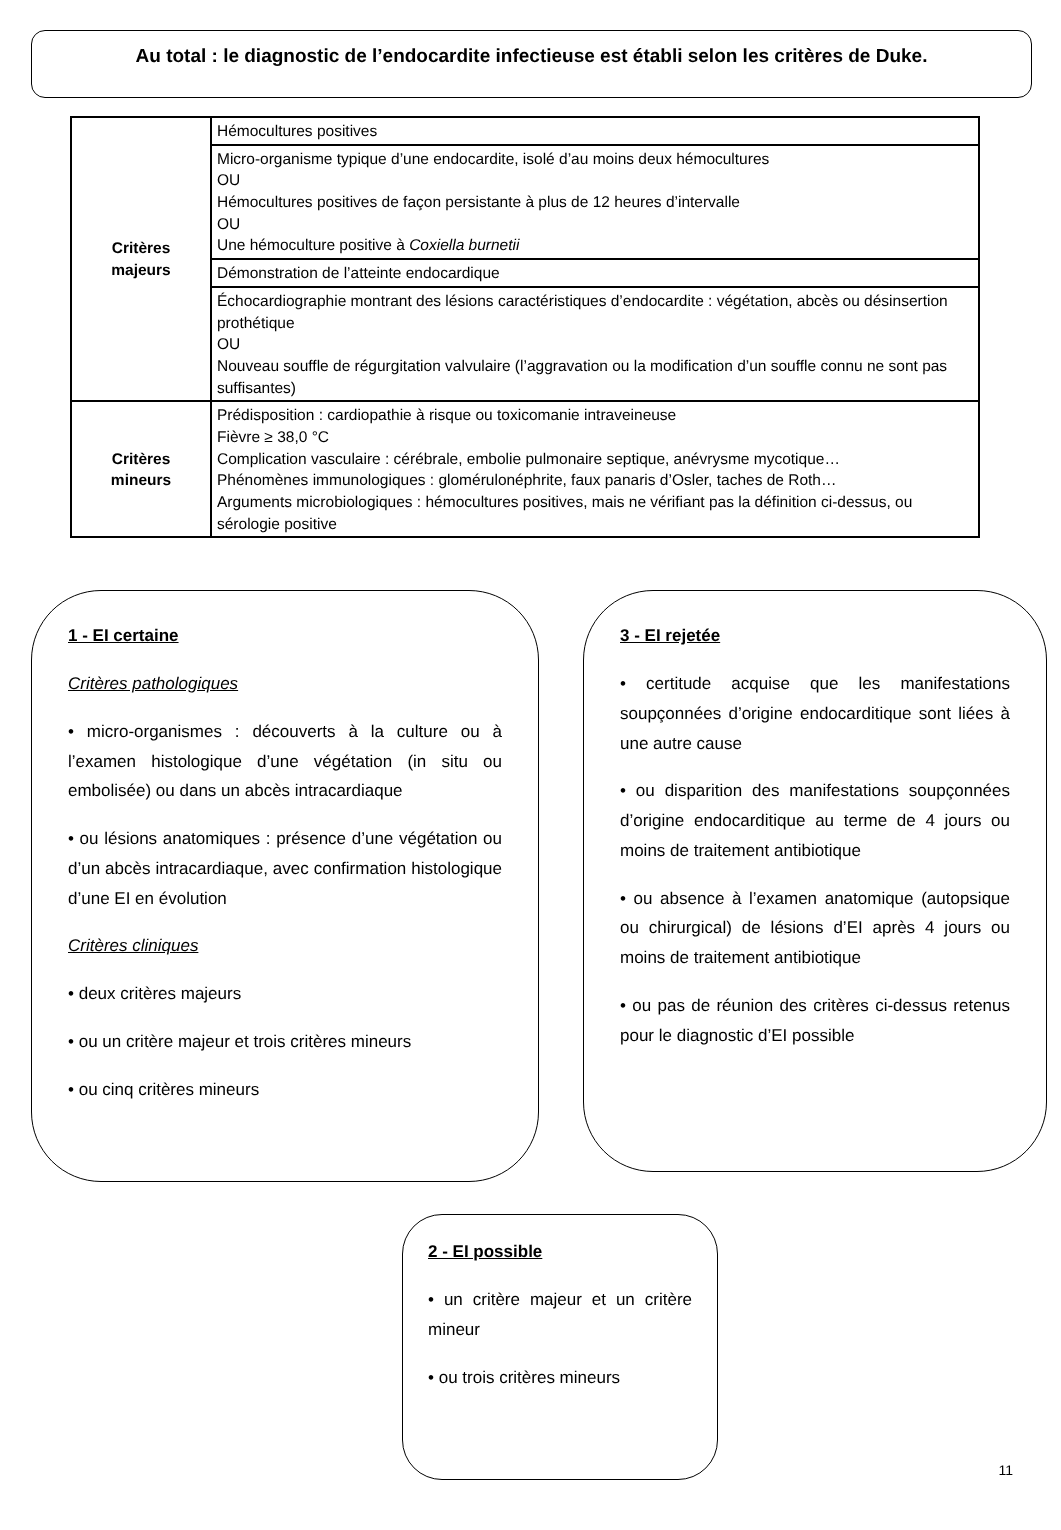Au total : le diagnostic de l’endocardite infectieuse est établi selon les critères de Duke.
| Critères majeurs | Hémocultures positives |
| | Micro-organisme typique d’une endocardite, isolé d’au moins deux hémocultures OU Hémocultures positives de façon persistante à plus de 12 heures d’intervalle OU Une hémoculture positive à Coxiella burnetii |
| | Démonstration de l’atteinte endocardique |
| | Échocardiographie montrant des lésions caractéristiques d’endocardite : végétation, abcès ou désinsertion prothétique OU Nouveau souffle de régurgitation valvulaire (l’aggravation ou la modification d’un souffle connu ne sont pas suffisantes) |
| Critères mineurs | Prédisposition : cardiopathie à risque ou toxicomanie intraveineuse Fièvre ≥ 38,0 °C Complication vasculaire : cérébrale, embolie pulmonaire septique, anévrysme mycotique… Phénomènes immunologiques : glomérulonéphrite, faux panaris d’Osler, taches de Roth… Arguments microbiologiques : hémocultures positives, mais ne vérifiant pas la définition ci-dessus, ou sérologie positive |
1 - EI certaine
Critères pathologiques
• micro-organismes : découverts à la culture ou à l’examen histologique d’une végétation (in situ ou embolisée) ou dans un abcès intracardiaque
• ou lésions anatomiques : présence d’une végétation ou d’un abcès intracardiaque, avec confirmation histologique d’une EI en évolution
Critères cliniques
• deux critères majeurs
• ou un critère majeur et trois critères mineurs
• ou cinq critères mineurs
3 - EI rejetée
• certitude acquise que les manifestations soupçonnées d’origine endocarditique sont liées à une autre cause
• ou disparition des manifestations soupçonnées d’origine endocarditique au terme de 4 jours ou moins de traitement antibiotique
• ou absence à l’examen anatomique (autopsique ou chirurgical) de lésions d’EI après 4 jours ou moins de traitement antibiotique
• ou pas de réunion des critères ci-dessus retenus pour le diagnostic d’EI possible
2 - EI possible
• un critère majeur et un critère mineur
• ou trois critères mineurs
11